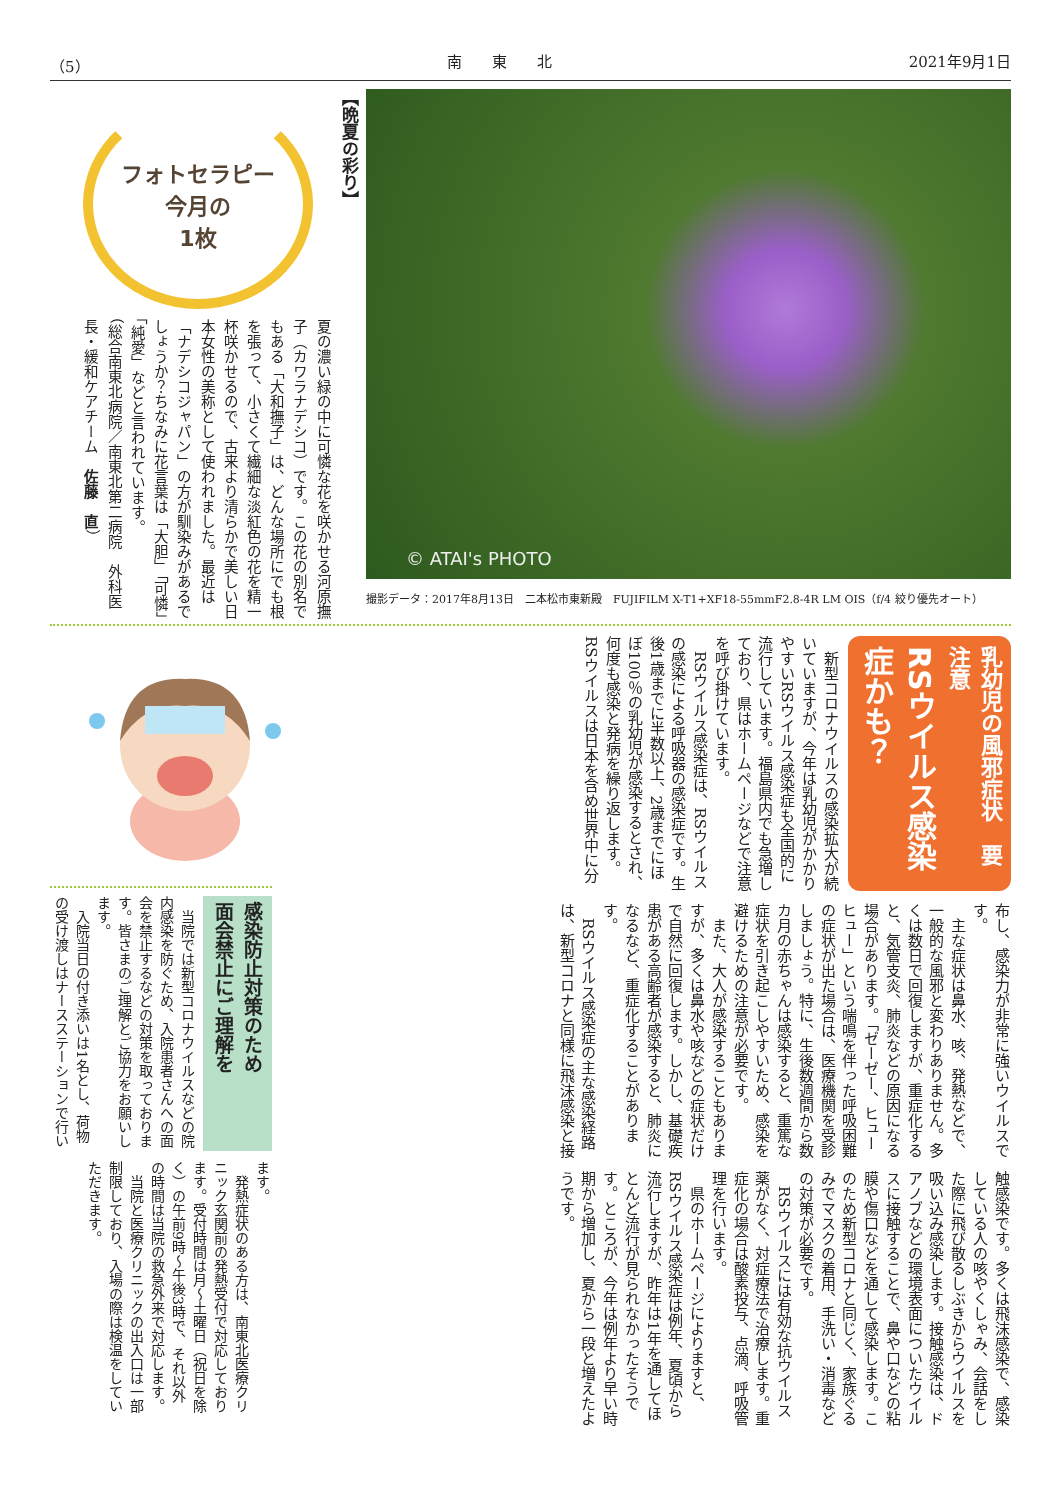（5） 南　　東　　北 2021年9月1日
© ATAI's PHOTO
撮影データ：2017年8月13日　二本松市東新殿　FUJIFILM X-T1+XF18-55mmF2.8-4R LM OIS（f/4 絞り優先オート）
【晩夏の彩り】
フォトセラピー
今月の
1枚
夏の濃い緑の中に可憐な花を咲かせる河原撫子（カワラナデシコ）です。この花の別名でもある「大和撫子」は、どんな場所にでも根を張って、小さくて繊細な淡紅色の花を精一杯咲かせるので、古来より清らかで美しい日本女性の美称として使われました。最近は「ナデシコジャパン」の方が馴染みがあるでしょうか？ちなみに花言葉は「大胆」「可憐」「純愛」などと言われています。
（総合南東北病院／南東北第二病院　外科医長・緩和ケアチーム　佐藤　直）
乳幼児の風邪症状　要注意
RSウイルス感染症かも？
新型コロナウイルスの感染拡大が続いていますが、今年は乳幼児がかかりやすいRSウイルス感染症も全国的に流行しています。福島県内でも急増しており、県はホームページなどで注意を呼び掛けています。
RSウイルス感染症は、RSウイルスの感染による呼吸器の感染症です。生後1歳までに半数以上、2歳までにほぼ100％の乳幼児が感染するとされ、何度も感染と発病を繰り返します。RSウイルスは日本を含め世界中に分布し、感染力が非常に強いウイルスです。
主な症状は鼻水、咳、発熱などで、一般的な風邪と変わりありません。多くは数日で回復しますが、重症化すると、気管支炎、肺炎などの原因になる場合があります。「ゼーゼー、ヒューヒュー」という喘鳴を伴った呼吸困難の症状が出た場合は、医療機関を受診しましょう。特に、生後数週間から数カ月の赤ちゃんは感染すると、重篤な症状を引き起こしやすいため、感染を避けるための注意が必要です。
また、大人が感染することもありますが、多くは鼻水や咳などの症状だけで自然に回復します。しかし、基礎疾患がある高齢者が感染すると、肺炎になるなど、重症化することがあります。
RSウイルス感染症の主な感染経路は、新型コロナと同様に飛沫感染と接触感染です。多くは飛沫感染で、感染している人の咳やくしゃみ、会話をした際に飛び散るしぶきからウイルスを吸い込み感染します。接触感染は、ドアノブなどの環境表面についたウイルスに接触することで、鼻や口などの粘膜や傷口などを通して感染します。このため新型コロナと同じく、家族ぐるみでマスクの着用、手洗い・消毒などの対策が必要です。
RSウイルスには有効な抗ウイルス薬がなく、対症療法で治療します。重症化の場合は酸素投与、点滴、呼吸管理を行います。
県のホームページによりますと、RSウイルス感染症は例年、夏頃から流行しますが、昨年は1年を通してほとんど流行が見られなかったそうです。ところが、今年は例年より早い時期から増加し、夏から一段と増えたようです。
感染防止対策のため
面会禁止にご理解を
当院では新型コロナウイルスなどの院内感染を防ぐため、入院患者さんへの面会を禁止するなどの対策を取っております。皆さまのご理解とご協力をお願いします。
入院当日の付き添いは1名とし、荷物の受け渡しはナースステーションで行います。
発熱症状のある方は、南東北医療クリニック玄関前の発熱受付で対応しております。受付時間は月～土曜日（祝日を除く）の午前9時～午後3時で、それ以外の時間は当院の救急外来で対応します。
当院と医療クリニックの出入口は一部制限しており、入場の際は検温をしていただきます。